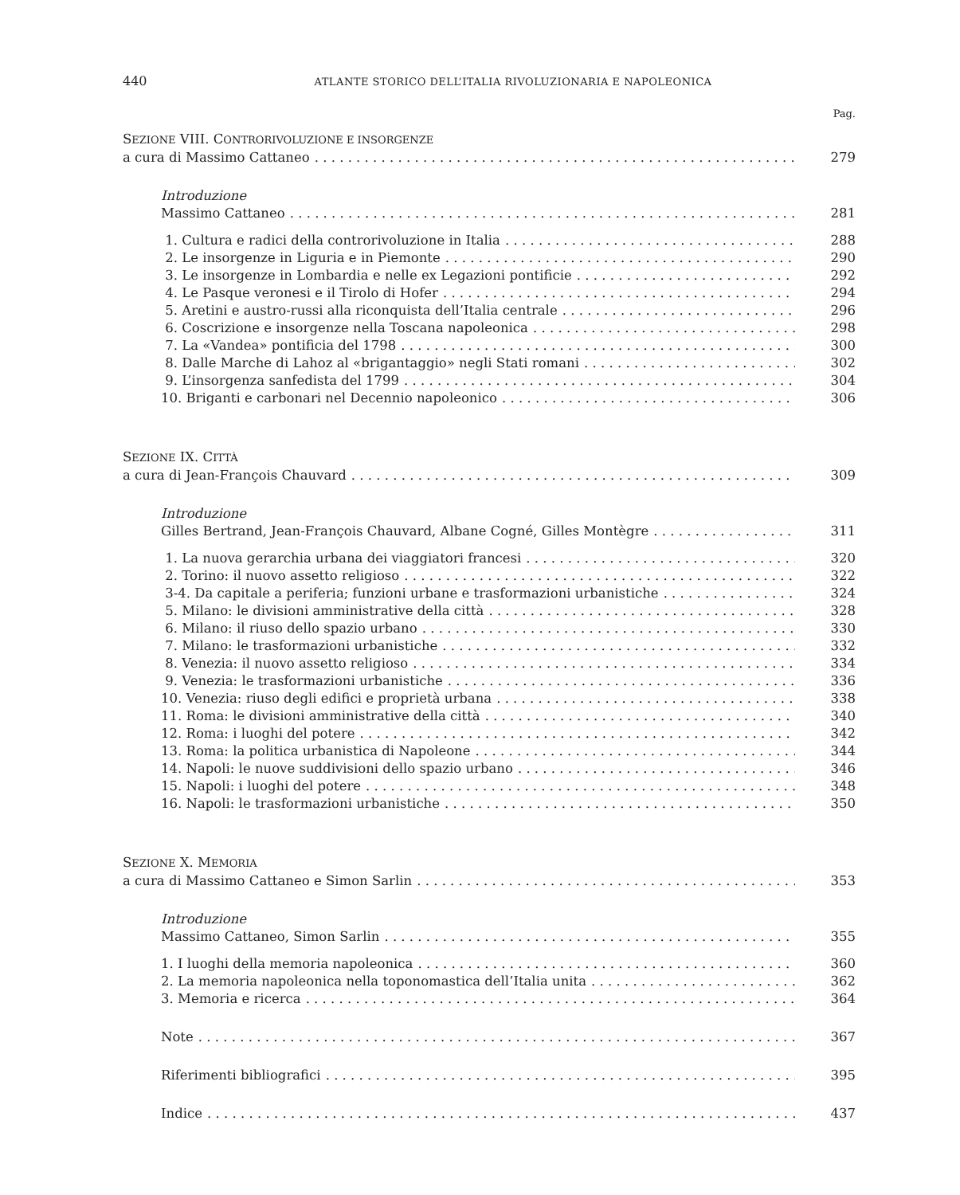440 ATLANTE STORICO DELL’ITALIA RIVOLUZIONARIA E NAPOLEONICA
Pag.
SEZIONE VIII. CONTRORIVOLUZIONE E INSORGENZE
a cura di Massimo Cattaneo 279
Introduzione
Massimo Cattaneo 281
1. Cultura e radici della controrivoluzione in Italia 288
2. Le insorgenze in Liguria e in Piemonte 290
3. Le insorgenze in Lombardia e nelle ex Legazioni pontificie 292
4. Le Pasque veronesi e il Tirolo di Hofer 294
5. Aretini e austro-russi alla riconquista dell’Italia centrale 296
6. Coscrizione e insorgenze nella Toscana napoleonica 298
7. La «Vandea» pontificia del 1798 300
8. Dalle Marche di Lahoz al «brigantaggio» negli Stati romani 302
9. L’insorgenza sanfedista del 1799 304
10. Briganti e carbonari nel Decennio napoleonico 306
SEZIONE IX. CITTÀ
a cura di Jean-François Chauvard 309
Introduzione
Gilles Bertrand, Jean-François Chauvard, Albane Cogné, Gilles Montègre 311
1. La nuova gerarchia urbana dei viaggiatori francesi 320
2. Torino: il nuovo assetto religioso 322
3-4. Da capitale a periferia; funzioni urbane e trasformazioni urbanistiche 324
5. Milano: le divisioni amministrative della città 328
6. Milano: il riuso dello spazio urbano 330
7. Milano: le trasformazioni urbanistiche 332
8. Venezia: il nuovo assetto religioso 334
9. Venezia: le trasformazioni urbanistiche 336
10. Venezia: riuso degli edifici e proprietà urbana 338
11. Roma: le divisioni amministrative della città 340
12. Roma: i luoghi del potere 342
13. Roma: la politica urbanistica di Napoleone 344
14. Napoli: le nuove suddivisioni dello spazio urbano 346
15. Napoli: i luoghi del potere 348
16. Napoli: le trasformazioni urbanistiche 350
SEZIONE X. MEMORIA
a cura di Massimo Cattaneo e Simon Sarlin 353
Introduzione
Massimo Cattaneo, Simon Sarlin 355
1. I luoghi della memoria napoleonica 360
2. La memoria napoleonica nella toponomastica dell’Italia unita 362
3. Memoria e ricerca 364
Note 367
Riferimenti bibliografici 395
Indice 437